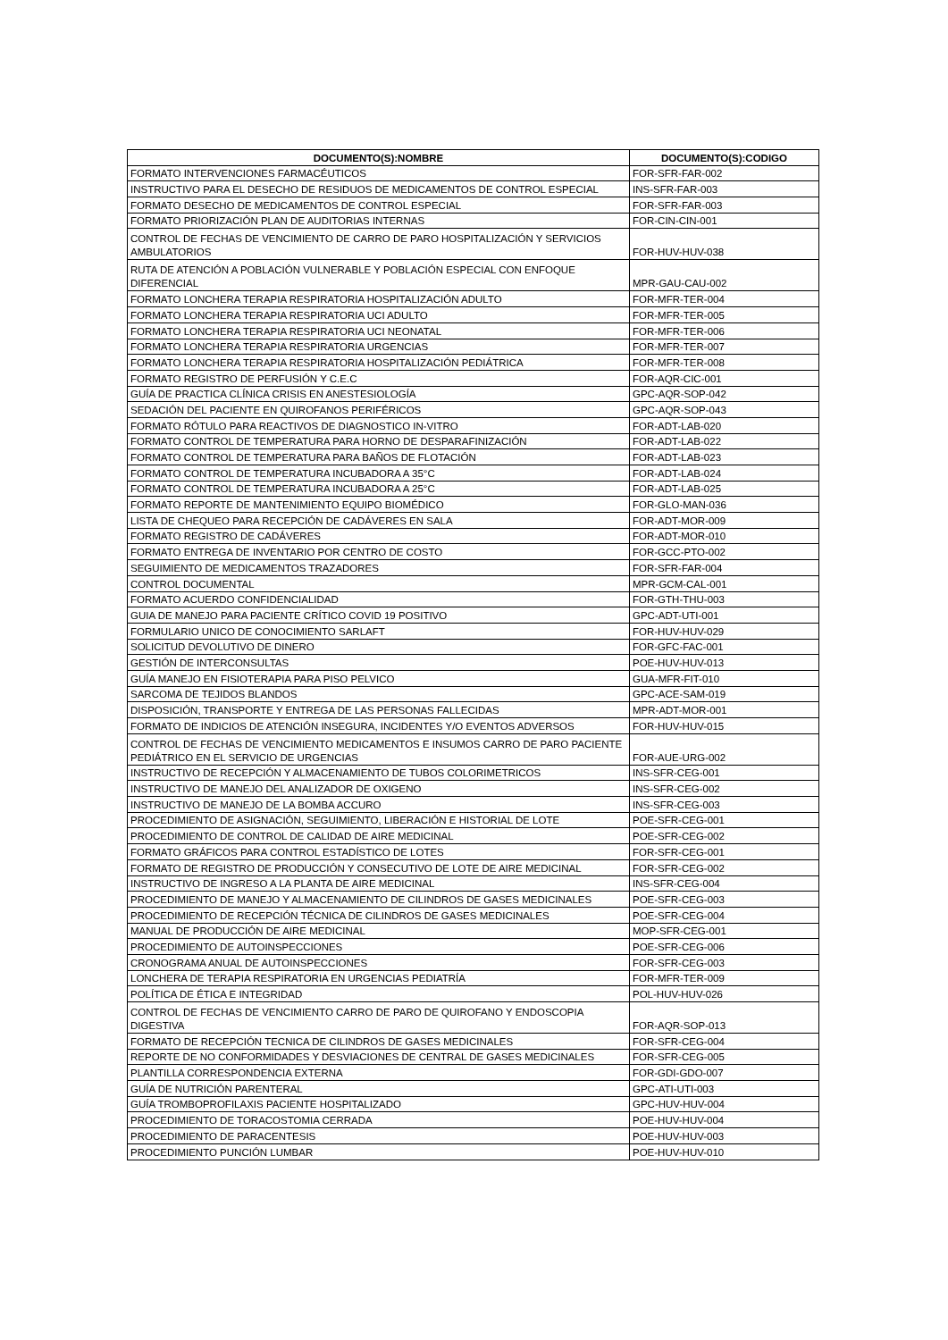| DOCUMENTO(S):NOMBRE | DOCUMENTO(S):CODIGO |
| --- | --- |
| FORMATO INTERVENCIONES FARMACÉUTICOS | FOR-SFR-FAR-002 |
| INSTRUCTIVO PARA EL DESECHO DE RESIDUOS DE MEDICAMENTOS DE CONTROL ESPECIAL | INS-SFR-FAR-003 |
| FORMATO DESECHO DE MEDICAMENTOS DE CONTROL ESPECIAL | FOR-SFR-FAR-003 |
| FORMATO PRIORIZACIÓN PLAN DE AUDITORIAS INTERNAS | FOR-CIN-CIN-001 |
| CONTROL DE FECHAS DE VENCIMIENTO DE CARRO DE PARO HOSPITALIZACIÓN Y SERVICIOS AMBULATORIOS | FOR-HUV-HUV-038 |
| RUTA DE ATENCIÓN A POBLACIÓN VULNERABLE Y POBLACIÓN ESPECIAL CON ENFOQUE DIFERENCIAL | MPR-GAU-CAU-002 |
| FORMATO LONCHERA TERAPIA RESPIRATORIA HOSPITALIZACIÓN ADULTO | FOR-MFR-TER-004 |
| FORMATO LONCHERA TERAPIA RESPIRATORIA UCI ADULTO | FOR-MFR-TER-005 |
| FORMATO LONCHERA TERAPIA RESPIRATORIA UCI NEONATAL | FOR-MFR-TER-006 |
| FORMATO LONCHERA TERAPIA RESPIRATORIA URGENCIAS | FOR-MFR-TER-007 |
| FORMATO LONCHERA TERAPIA RESPIRATORIA HOSPITALIZACIÓN PEDIÁTRICA | FOR-MFR-TER-008 |
| FORMATO REGISTRO DE PERFUSIÓN Y C.E.C | FOR-AQR-CIC-001 |
| GUÍA DE PRACTICA CLÍNICA CRISIS EN ANESTESIOLOGÍA | GPC-AQR-SOP-042 |
| SEDACIÓN DEL PACIENTE EN QUIROFANOS PERIFÉRICOS | GPC-AQR-SOP-043 |
| FORMATO RÓTULO PARA REACTIVOS DE DIAGNOSTICO IN-VITRO | FOR-ADT-LAB-020 |
| FORMATO CONTROL DE TEMPERATURA PARA HORNO DE DESPARAFINIZACIÓN | FOR-ADT-LAB-022 |
| FORMATO CONTROL DE TEMPERATURA PARA BAÑOS DE FLOTACIÓN | FOR-ADT-LAB-023 |
| FORMATO CONTROL DE TEMPERATURA INCUBADORA A 35°C | FOR-ADT-LAB-024 |
| FORMATO CONTROL DE TEMPERATURA INCUBADORA A 25°C | FOR-ADT-LAB-025 |
| FORMATO REPORTE DE MANTENIMIENTO EQUIPO BIOMÉDICO | FOR-GLO-MAN-036 |
| LISTA DE CHEQUEO PARA RECEPCIÓN DE CADÁVERES EN SALA | FOR-ADT-MOR-009 |
| FORMATO REGISTRO DE CADÁVERES | FOR-ADT-MOR-010 |
| FORMATO ENTREGA DE INVENTARIO POR CENTRO DE COSTO | FOR-GCC-PTO-002 |
| SEGUIMIENTO DE MEDICAMENTOS TRAZADORES | FOR-SFR-FAR-004 |
| CONTROL DOCUMENTAL | MPR-GCM-CAL-001 |
| FORMATO ACUERDO CONFIDENCIALIDAD | FOR-GTH-THU-003 |
| GUIA DE MANEJO PARA PACIENTE CRÍTICO COVID 19 POSITIVO | GPC-ADT-UTI-001 |
| FORMULARIO UNICO DE CONOCIMIENTO SARLAFT | FOR-HUV-HUV-029 |
| SOLICITUD DEVOLUTIVO DE DINERO | FOR-GFC-FAC-001 |
| GESTIÓN DE INTERCONSULTAS | POE-HUV-HUV-013 |
| GUÍA MANEJO EN FISIOTERAPIA PARA PISO PELVICO | GUA-MFR-FIT-010 |
| SARCOMA DE TEJIDOS BLANDOS | GPC-ACE-SAM-019 |
| DISPOSICIÓN, TRANSPORTE Y ENTREGA DE LAS PERSONAS FALLECIDAS | MPR-ADT-MOR-001 |
| FORMATO DE INDICIOS DE ATENCIÓN INSEGURA, INCIDENTES Y/O EVENTOS ADVERSOS | FOR-HUV-HUV-015 |
| CONTROL DE FECHAS DE VENCIMIENTO MEDICAMENTOS E INSUMOS CARRO DE PARO PACIENTE PEDIÁTRICO EN EL SERVICIO DE URGENCIAS | FOR-AUE-URG-002 |
| INSTRUCTIVO DE RECEPCIÓN Y ALMACENAMIENTO DE TUBOS COLORIMETRICOS | INS-SFR-CEG-001 |
| INSTRUCTIVO DE MANEJO DEL ANALIZADOR DE OXIGENO | INS-SFR-CEG-002 |
| INSTRUCTIVO DE MANEJO DE LA BOMBA ACCURO | INS-SFR-CEG-003 |
| PROCEDIMIENTO DE ASIGNACIÓN, SEGUIMIENTO, LIBERACIÓN E HISTORIAL DE LOTE | POE-SFR-CEG-001 |
| PROCEDIMIENTO DE CONTROL DE CALIDAD DE AIRE MEDICINAL | POE-SFR-CEG-002 |
| FORMATO GRÁFICOS PARA CONTROL ESTADÍSTICO DE LOTES | FOR-SFR-CEG-001 |
| FORMATO DE REGISTRO DE PRODUCCIÓN Y CONSECUTIVO DE LOTE DE AIRE MEDICINAL | FOR-SFR-CEG-002 |
| INSTRUCTIVO DE INGRESO A LA PLANTA DE AIRE MEDICINAL | INS-SFR-CEG-004 |
| PROCEDIMIENTO DE MANEJO Y ALMACENAMIENTO DE CILINDROS DE GASES MEDICINALES | POE-SFR-CEG-003 |
| PROCEDIMIENTO DE RECEPCIÓN TÉCNICA DE CILINDROS DE GASES MEDICINALES | POE-SFR-CEG-004 |
| MANUAL DE PRODUCCIÓN DE AIRE MEDICINAL | MOP-SFR-CEG-001 |
| PROCEDIMIENTO DE AUTOINSPECCIONES | POE-SFR-CEG-006 |
| CRONOGRAMA ANUAL DE AUTOINSPECCIONES | FOR-SFR-CEG-003 |
| LONCHERA DE TERAPIA RESPIRATORIA EN URGENCIAS PEDIATRÍA | FOR-MFR-TER-009 |
| POLÍTICA DE ÉTICA E INTEGRIDAD | POL-HUV-HUV-026 |
| CONTROL DE FECHAS DE VENCIMIENTO CARRO DE PARO DE QUIROFANO Y ENDOSCOPIA DIGESTIVA | FOR-AQR-SOP-013 |
| FORMATO DE RECEPCIÓN TECNICA DE CILINDROS DE GASES MEDICINALES | FOR-SFR-CEG-004 |
| REPORTE DE NO CONFORMIDADES Y DESVIACIONES DE CENTRAL DE GASES MEDICINALES | FOR-SFR-CEG-005 |
| PLANTILLA CORRESPONDENCIA EXTERNA | FOR-GDI-GDO-007 |
| GUÍA DE NUTRICIÓN PARENTERAL | GPC-ATI-UTI-003 |
| GUÍA TROMBOPROFILAXIS PACIENTE HOSPITALIZADO | GPC-HUV-HUV-004 |
| PROCEDIMIENTO DE TORACOSTOMIA CERRADA | POE-HUV-HUV-004 |
| PROCEDIMIENTO DE PARACENTESIS | POE-HUV-HUV-003 |
| PROCEDIMIENTO PUNCIÓN LUMBAR | POE-HUV-HUV-010 |